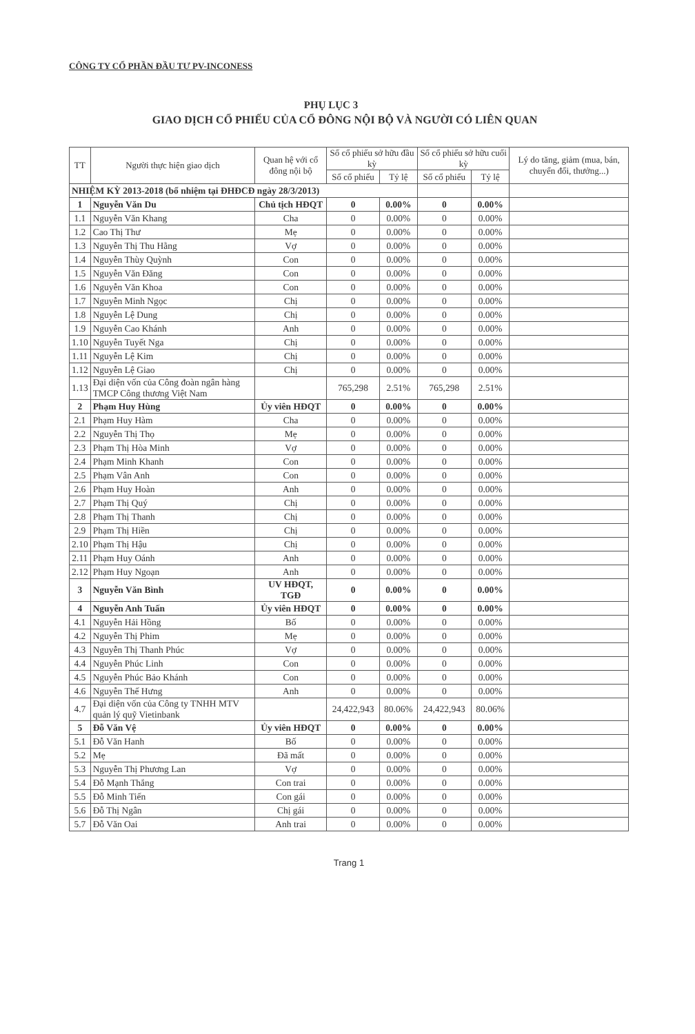CÔNG TY CỔ PHẦN ĐẦU TƯ PV-INCONESS
PHỤ LỤC 3
GIAO DỊCH CỔ PHIẾU CỦA CỔ ĐÔNG NỘI BỘ VÀ NGƯỜI CÓ LIÊN QUAN
| TT | Người thực hiện giao dịch | Quan hệ với cổ đông nội bộ | Số cổ phiếu sở hữu đầu kỳ | | Số cổ phiếu sở hữu cuối kỳ | | Lý do tăng, giảm (mua, bán, chuyển đổi, thưởng...) |
| --- | --- | --- | --- | --- | --- | --- | --- |
| | | | Số cổ phiếu | Tỷ lệ | Số cổ phiếu | Tỷ lệ | |
| NHIỆM KỲ 2013-2018 (bổ nhiệm tại ĐHĐCĐ ngày 28/3/2013) | | | | | | | |
| 1 | Nguyễn Văn Du | Chủ tịch HĐQT | 0 | 0.00% | 0 | 0.00% | |
| 1.1 | Nguyễn Văn Khang | Cha | 0 | 0.00% | 0 | 0.00% | |
| 1.2 | Cao Thị Thư | Mẹ | 0 | 0.00% | 0 | 0.00% | |
| 1.3 | Nguyễn Thị Thu Hằng | Vợ | 0 | 0.00% | 0 | 0.00% | |
| 1.4 | Nguyễn Thùy Quỳnh | Con | 0 | 0.00% | 0 | 0.00% | |
| 1.5 | Nguyễn Văn Đăng | Con | 0 | 0.00% | 0 | 0.00% | |
| 1.6 | Nguyễn Văn Khoa | Con | 0 | 0.00% | 0 | 0.00% | |
| 1.7 | Nguyễn Minh Ngọc | Chị | 0 | 0.00% | 0 | 0.00% | |
| 1.8 | Nguyễn Lệ Dung | Chị | 0 | 0.00% | 0 | 0.00% | |
| 1.9 | Nguyễn Cao Khánh | Anh | 0 | 0.00% | 0 | 0.00% | |
| 1.10 | Nguyễn Tuyết Nga | Chị | 0 | 0.00% | 0 | 0.00% | |
| 1.11 | Nguyễn Lệ Kim | Chị | 0 | 0.00% | 0 | 0.00% | |
| 1.12 | Nguyễn Lệ Giao | Chị | 0 | 0.00% | 0 | 0.00% | |
| 1.13 | Đại diện vốn của Công đoàn ngân hàng TMCP Công thương Việt Nam | | 765,298 | 2.51% | 765,298 | 2.51% | |
| 2 | Phạm Huy Hùng | Ủy viên HĐQT | 0 | 0.00% | 0 | 0.00% | |
| 2.1 | Phạm Huy Hàm | Cha | 0 | 0.00% | 0 | 0.00% | |
| 2.2 | Nguyễn Thị Thọ | Mẹ | 0 | 0.00% | 0 | 0.00% | |
| 2.3 | Phạm Thị Hòa Minh | Vợ | 0 | 0.00% | 0 | 0.00% | |
| 2.4 | Phạm Minh Khanh | Con | 0 | 0.00% | 0 | 0.00% | |
| 2.5 | Phạm Vân Anh | Con | 0 | 0.00% | 0 | 0.00% | |
| 2.6 | Phạm Huy Hoàn | Anh | 0 | 0.00% | 0 | 0.00% | |
| 2.7 | Phạm Thị Quý | Chị | 0 | 0.00% | 0 | 0.00% | |
| 2.8 | Phạm Thị Thanh | Chị | 0 | 0.00% | 0 | 0.00% | |
| 2.9 | Phạm Thị Hiền | Chị | 0 | 0.00% | 0 | 0.00% | |
| 2.10 | Phạm Thị Hậu | Chị | 0 | 0.00% | 0 | 0.00% | |
| 2.11 | Phạm Huy Oánh | Anh | 0 | 0.00% | 0 | 0.00% | |
| 2.12 | Phạm Huy Ngoạn | Anh | 0 | 0.00% | 0 | 0.00% | |
| 3 | Nguyễn Văn Bình | UV HĐQT, TGĐ | 0 | 0.00% | 0 | 0.00% | |
| 4 | Nguyễn Anh Tuấn | Ủy viên HĐQT | 0 | 0.00% | 0 | 0.00% | |
| 4.1 | Nguyễn Hải Hồng | Bố | 0 | 0.00% | 0 | 0.00% | |
| 4.2 | Nguyễn Thị Phim | Mẹ | 0 | 0.00% | 0 | 0.00% | |
| 4.3 | Nguyễn Thị Thanh Phúc | Vợ | 0 | 0.00% | 0 | 0.00% | |
| 4.4 | Nguyễn Phúc Linh | Con | 0 | 0.00% | 0 | 0.00% | |
| 4.5 | Nguyễn Phúc Bảo Khánh | Con | 0 | 0.00% | 0 | 0.00% | |
| 4.6 | Nguyễn Thế Hưng | Anh | 0 | 0.00% | 0 | 0.00% | |
| 4.7 | Đại diện vốn của Công ty TNHH MTV quản lý quỹ Vietinbank | | 24,422,943 | 80.06% | 24,422,943 | 80.06% | |
| 5 | Đỗ Văn Vệ | Ủy viên HĐQT | 0 | 0.00% | 0 | 0.00% | |
| 5.1 | Đỗ Văn Hanh | Bố | 0 | 0.00% | 0 | 0.00% | |
| 5.2 | Mẹ | Đã mất | 0 | 0.00% | 0 | 0.00% | |
| 5.3 | Nguyễn Thị Phương Lan | Vợ | 0 | 0.00% | 0 | 0.00% | |
| 5.4 | Đỗ Mạnh Thắng | Con trai | 0 | 0.00% | 0 | 0.00% | |
| 5.5 | Đỗ Minh Tiến | Con gái | 0 | 0.00% | 0 | 0.00% | |
| 5.6 | Đỗ Thị Ngân | Chị gái | 0 | 0.00% | 0 | 0.00% | |
| 5.7 | Đỗ Văn Oai | Anh trai | 0 | 0.00% | 0 | 0.00% | |
Trang 1